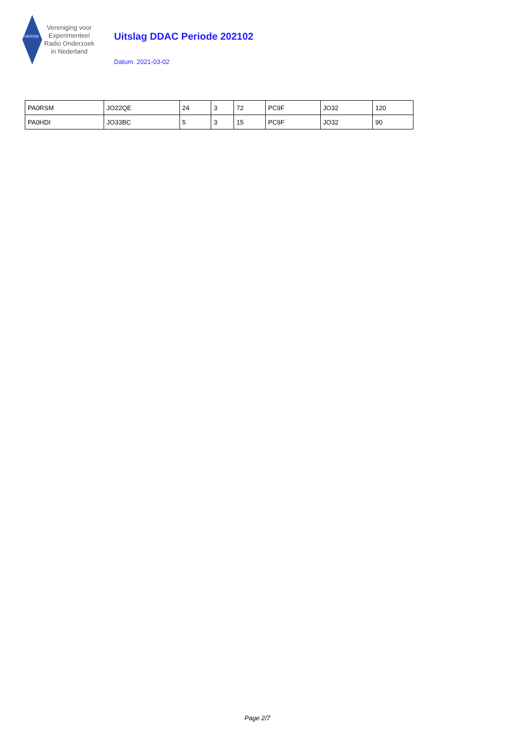VERON
Vereniging voor
Experimenteel
Radio Onderzoek
in Nederland
Uitslag DDAC Periode 202102
Datum: 2021-03-02
| PA0RSM | JO22QE | 24 | 3 | 72 | PC9F | JO32 | 120 |
| PA0HDI | JO33BC | 5 | 3 | 15 | PC9F | JO32 | 90 |
Page 2/7